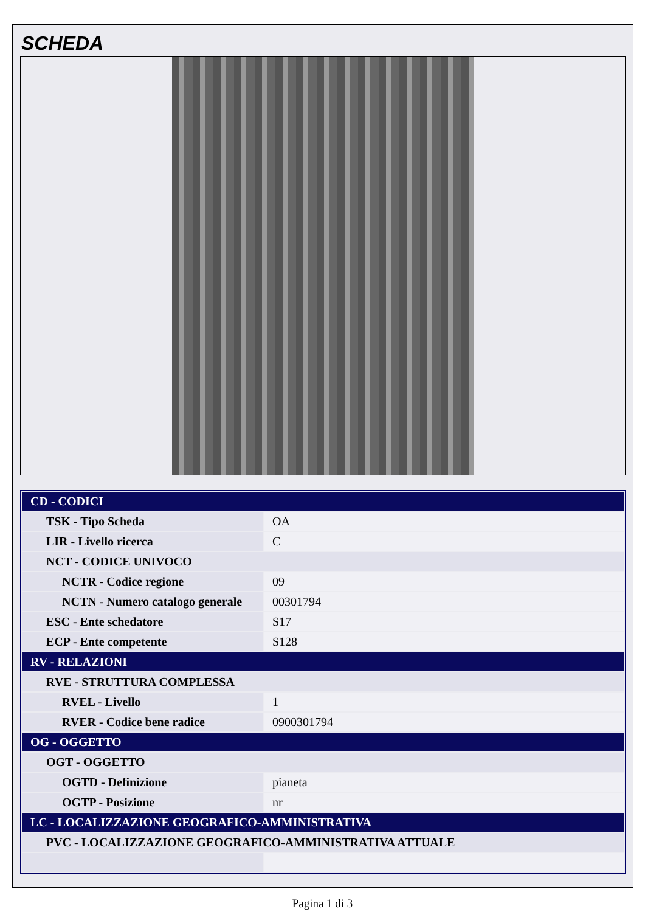SCHEDA
| CD - CODICI | |
| TSK - Tipo Scheda | OA |
| LIR - Livello ricerca | C |
| NCT - CODICE UNIVOCO | |
| NCTR - Codice regione | 09 |
| NCTN - Numero catalogo generale | 00301794 |
| ESC - Ente schedatore | S17 |
| ECP - Ente competente | S128 |
| RV - RELAZIONI | |
| RVE - STRUTTURA COMPLESSA | |
| RVEL - Livello | 1 |
| RVER - Codice bene radice | 0900301794 |
| OG - OGGETTO | |
| OGT - OGGETTO | |
| OGTD - Definizione | pianeta |
| OGTP - Posizione | nr |
| LC - LOCALIZZAZIONE GEOGRAFICO-AMMINISTRATIVA | |
| PVC - LOCALIZZAZIONE GEOGRAFICO-AMMINISTRATIVA ATTUALE | |
Pagina 1 di 3